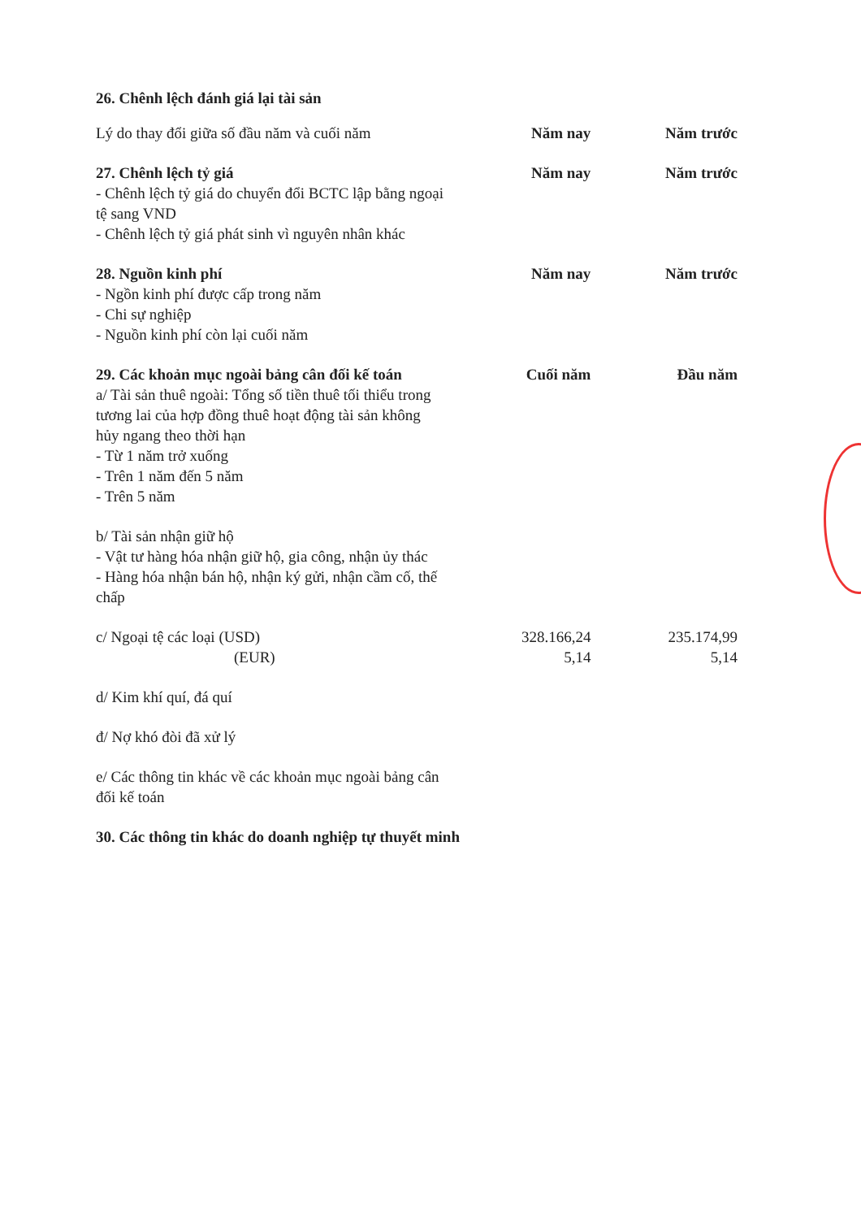| 26. Chênh lệch đánh giá lại tài sản | | |
| Lý do thay đổi giữa số đầu năm và cuối năm | Năm nay | Năm trước |
| 27. Chênh lệch tỷ giá | Năm nay | Năm trước |
| - Chênh lệch tỷ giá do chuyển đổi BCTC lập bằng ngoại tệ sang VND | | |
| - Chênh lệch tỷ giá phát sinh vì nguyên nhân khác | | |
| 28. Nguồn kinh phí | Năm nay | Năm trước |
| - Ngồn kinh phí được cấp trong năm | | |
| - Chi sự nghiệp | | |
| - Nguồn kinh phí còn lại cuối năm | | |
| 29. Các khoản mục ngoài bảng cân đối kế toán | Cuối năm | Đầu năm |
| a/ Tài sản thuê ngoài: Tổng số tiền thuê tối thiểu trong tương lai của hợp đồng thuê hoạt động tài sản không hủy ngang theo thời hạn | | |
| - Từ 1 năm trở xuống | | |
| - Trên 1 năm đến 5 năm | | |
| - Trên 5 năm | | |
| b/ Tài sản nhận giữ hộ | | |
| - Vật tư hàng hóa nhận giữ hộ, gia công, nhận ủy thác | | |
| - Hàng hóa nhận bán hộ, nhận ký gửi, nhận cầm cố, thế chấp | | |
| c/ Ngoại tệ các loại (USD) | 328.166,24 | 235.174,99 |
| (EUR) | 5,14 | 5,14 |
| d/ Kim khí quí, đá quí | | |
| đ/ Nợ khó đòi đã xử lý | | |
| e/ Các thông tin khác về các khoản mục ngoài bảng cân đối kế toán | | |
| 30. Các thông tin khác do doanh nghiệp tự thuyết minh | | |